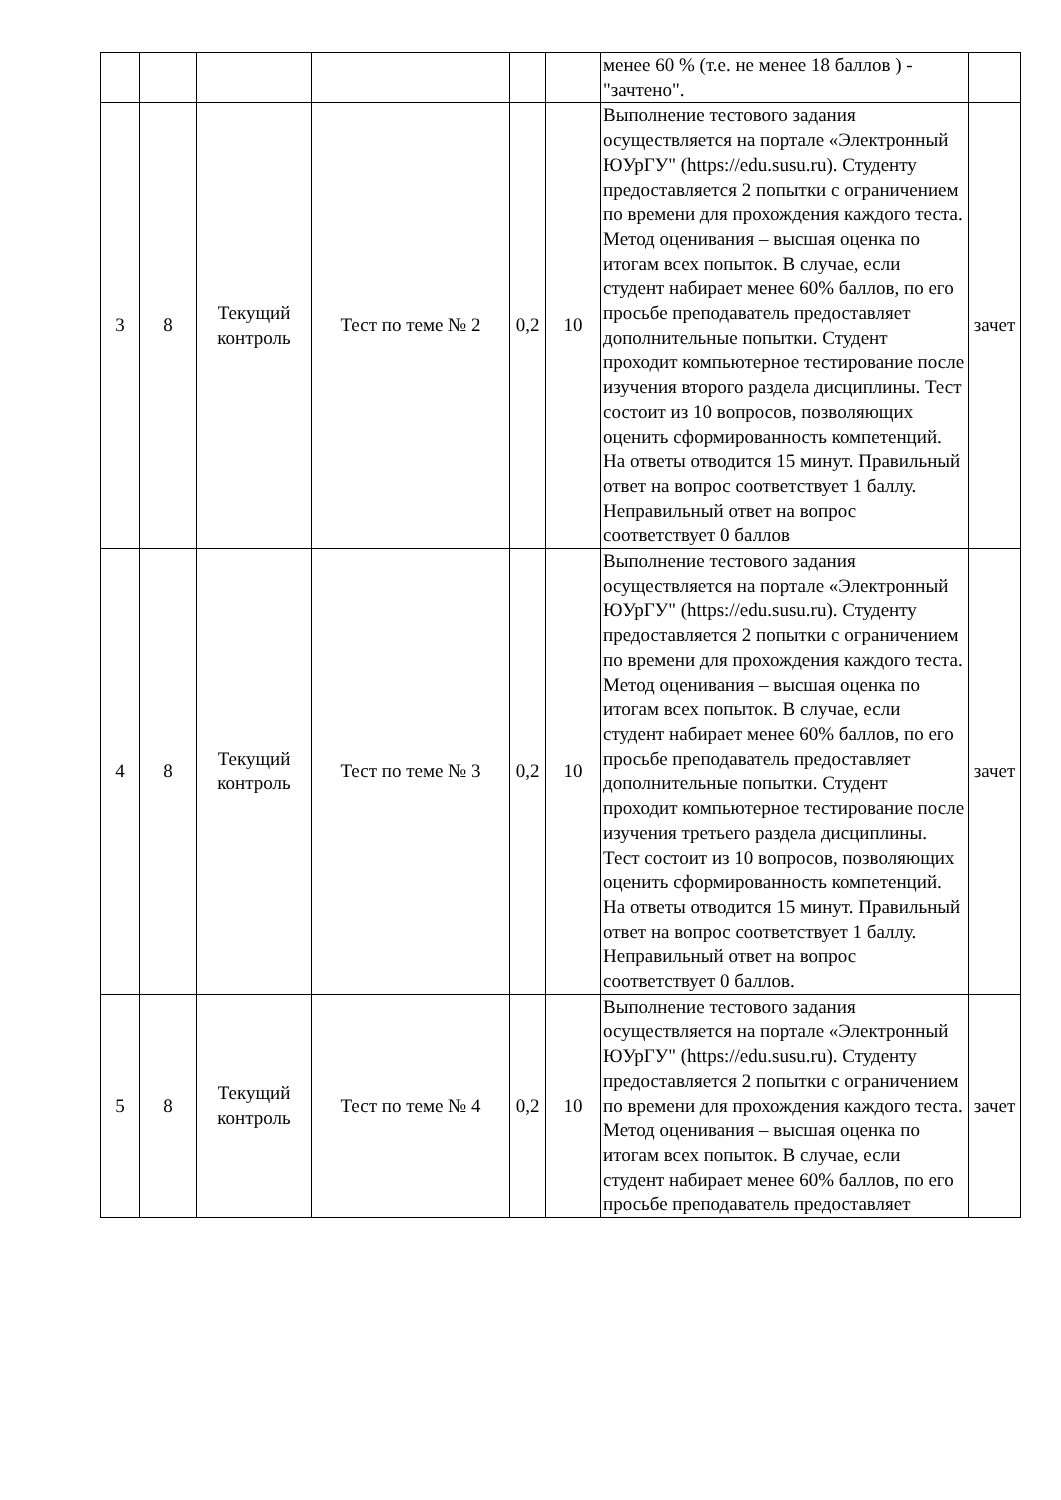| | | | | | | менее 60 % (т.е. не менее 18 баллов ) - "зачтено". | |
| 3 | 8 | Текущий контроль | Тест по теме № 2 | 0,2 | 10 | Выполнение тестового задания осуществляется на портале «Электронный ЮУрГУ" (https://edu.susu.ru). Студенту предоставляется 2 попытки с ограничением по времени для прохождения каждого теста. Метод оценивания – высшая оценка по итогам всех попыток. В случае, если студент набирает менее 60% баллов, по его просьбе преподаватель предоставляет дополнительные попытки. Студент проходит компьютерное тестирование после изучения второго раздела дисциплины. Тест состоит из 10 вопросов, позволяющих оценить сформированность компетенций. На ответы отводится 15 минут. Правильный ответ на вопрос соответствует 1 баллу. Неправильный ответ на вопрос соответствует 0 баллов | зачет |
| 4 | 8 | Текущий контроль | Тест по теме № 3 | 0,2 | 10 | Выполнение тестового задания осуществляется на портале «Электронный ЮУрГУ" (https://edu.susu.ru). Студенту предоставляется 2 попытки с ограничением по времени для прохождения каждого теста. Метод оценивания – высшая оценка по итогам всех попыток. В случае, если студент набирает менее 60% баллов, по его просьбе преподаватель предоставляет дополнительные попытки. Студент проходит компьютерное тестирование после изучения третьего раздела дисциплины. Тест состоит из 10 вопросов, позволяющих оценить сформированность компетенций. На ответы отводится 15 минут. Правильный ответ на вопрос соответствует 1 баллу. Неправильный ответ на вопрос соответствует 0 баллов. | зачет |
| 5 | 8 | Текущий контроль | Тест по теме № 4 | 0,2 | 10 | Выполнение тестового задания осуществляется на портале «Электронный ЮУрГУ" (https://edu.susu.ru). Студенту предоставляется 2 попытки с ограничением по времени для прохождения каждого теста. Метод оценивания – высшая оценка по итогам всех попыток. В случае, если студент набирает менее 60% баллов, по его просьбе преподаватель предоставляет | зачет |